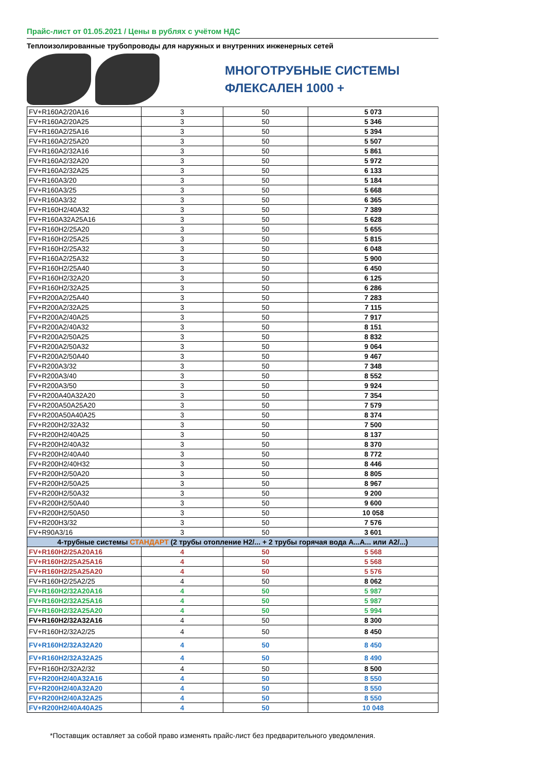Прайс-лист от 01.05.2021 / Цены в рублях с учётом НДС
Теплоизолированные трубопроводы для наружных и внутренних инженерных сетей
МНОГОТРУБНЫЕ СИСТЕМЫ
ФЛЕКСАЛЕН 1000 +
| FV+R160A2/20A16 | 3 | 50 | 5 073 |
| FV+R160A2/20A25 | 3 | 50 | 5 346 |
| FV+R160A2/25A16 | 3 | 50 | 5 394 |
| FV+R160A2/25A20 | 3 | 50 | 5 507 |
| FV+R160A2/32A16 | 3 | 50 | 5 861 |
| FV+R160A2/32A20 | 3 | 50 | 5 972 |
| FV+R160A2/32A25 | 3 | 50 | 6 133 |
| FV+R160A3/20 | 3 | 50 | 5 184 |
| FV+R160A3/25 | 3 | 50 | 5 668 |
| FV+R160A3/32 | 3 | 50 | 6 365 |
| FV+R160H2/40A32 | 3 | 50 | 7 389 |
| FV+R160A32A25A16 | 3 | 50 | 5 628 |
| FV+R160H2/25A20 | 3 | 50 | 5 655 |
| FV+R160H2/25A25 | 3 | 50 | 5 815 |
| FV+R160H2/25A32 | 3 | 50 | 6 048 |
| FV+R160A2/25A32 | 3 | 50 | 5 900 |
| FV+R160H2/25A40 | 3 | 50 | 6 450 |
| FV+R160H2/32A20 | 3 | 50 | 6 125 |
| FV+R160H2/32A25 | 3 | 50 | 6 286 |
| FV+R200A2/25A40 | 3 | 50 | 7 283 |
| FV+R200A2/32A25 | 3 | 50 | 7 115 |
| FV+R200A2/40A25 | 3 | 50 | 7 917 |
| FV+R200A2/40A32 | 3 | 50 | 8 151 |
| FV+R200A2/50A25 | 3 | 50 | 8 832 |
| FV+R200A2/50A32 | 3 | 50 | 9 064 |
| FV+R200A2/50A40 | 3 | 50 | 9 467 |
| FV+R200A3/32 | 3 | 50 | 7 348 |
| FV+R200A3/40 | 3 | 50 | 8 552 |
| FV+R200A3/50 | 3 | 50 | 9 924 |
| FV+R200A40A32A20 | 3 | 50 | 7 354 |
| FV+R200A50A25A20 | 3 | 50 | 7 579 |
| FV+R200A50A40A25 | 3 | 50 | 8 374 |
| FV+R200H2/32A32 | 3 | 50 | 7 500 |
| FV+R200H2/40A25 | 3 | 50 | 8 137 |
| FV+R200H2/40A32 | 3 | 50 | 8 370 |
| FV+R200H2/40A40 | 3 | 50 | 8 772 |
| FV+R200H2/40H32 | 3 | 50 | 8 446 |
| FV+R200H2/50A20 | 3 | 50 | 8 805 |
| FV+R200H2/50A25 | 3 | 50 | 8 967 |
| FV+R200H2/50A32 | 3 | 50 | 9 200 |
| FV+R200H2/50A40 | 3 | 50 | 9 600 |
| FV+R200H2/50A50 | 3 | 50 | 10 058 |
| FV+R200H3/32 | 3 | 50 | 7 576 |
| FV+R90A3/16 | 3 | 50 | 3 601 |
| 4-трубные системы СТАНДАРТ (2 трубы отопление H2/... + 2 трубы горячая вода A...A... или A2/...) | | | |
| FV+R160H2/25A20A16 | 4 | 50 | 5 568 |
| FV+R160H2/25A25A16 | 4 | 50 | 5 568 |
| FV+R160H2/25A25A20 | 4 | 50 | 5 576 |
| FV+R160H2/25A2/25 | 4 | 50 | 8 062 |
| FV+R160H2/32A20A16 | 4 | 50 | 5 987 |
| FV+R160H2/32A25A16 | 4 | 50 | 5 987 |
| FV+R160H2/32A25A20 | 4 | 50 | 5 994 |
| FV+R160H2/32A32A16 | 4 | 50 | 8 300 |
| FV+R160H2/32A2/25 | 4 | 50 | 8 450 |
| FV+R160H2/32A32A20 | 4 | 50 | 8 450 |
| FV+R160H2/32A32A25 | 4 | 50 | 8 490 |
| FV+R160H2/32A2/32 | 4 | 50 | 8 500 |
| FV+R200H2/40A32A16 | 4 | 50 | 8 550 |
| FV+R200H2/40A32A20 | 4 | 50 | 8 550 |
| FV+R200H2/40A32A25 | 4 | 50 | 8 550 |
| FV+R200H2/40A40A25 | 4 | 50 | 10 048 |
*Поставщик оставляет за собой право изменять прайс-лист без предварительного уведомления.